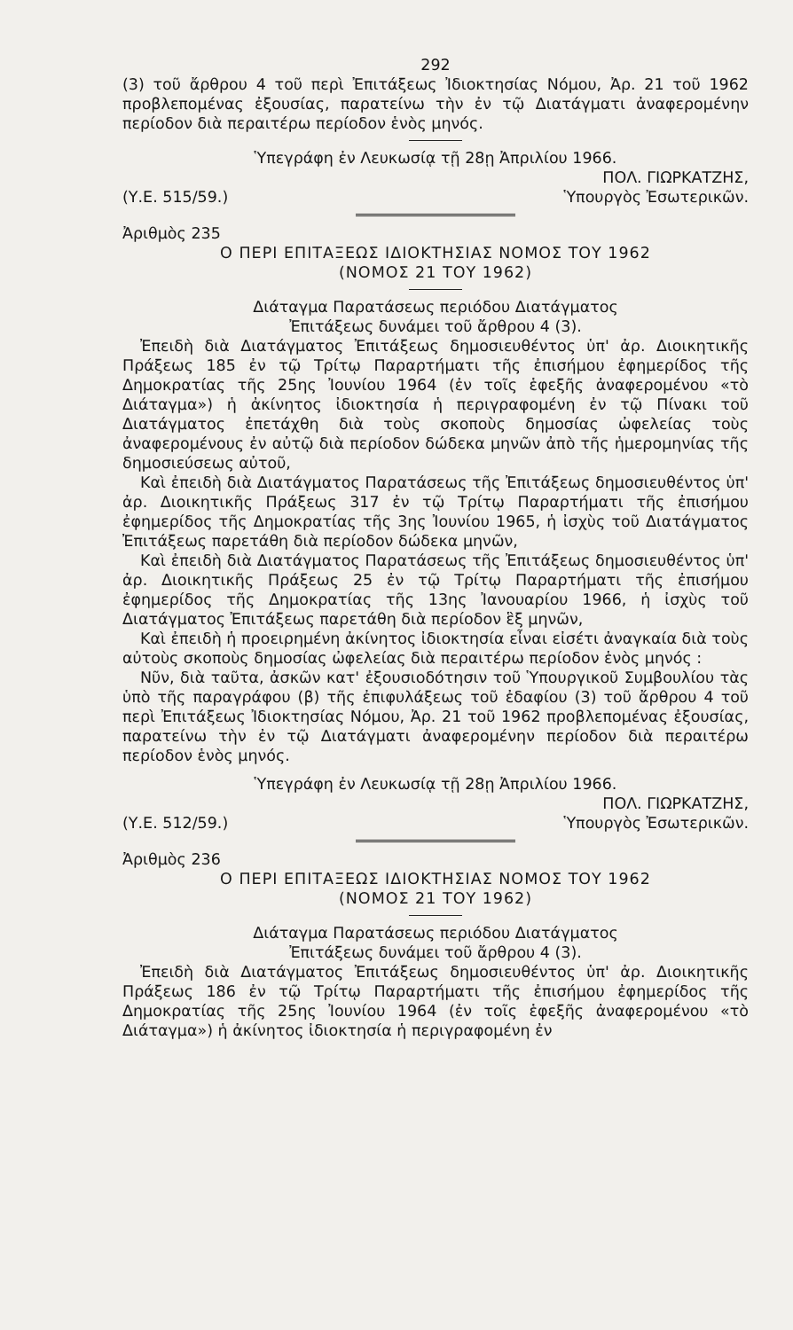292
(3) τοῦ ἄρθρου 4 τοῦ περὶ Ἐπιτάξεως Ἰδιοκτησίας Νόμου, Ἀρ. 21 τοῦ 1962 προβλεπομένας ἐξουσίας, παρατείνω τὴν ἐν τῷ Διατάγματι ἀναφερομένην περίοδον διὰ περαιτέρω περίοδον ἑνὸς μηνός.
Ὑπεγράφη ἐν Λευκωσίᾳ τῇ 28ῃ Ἀπριλίου 1966.
ΠΟΛ. ΓΙΩΡΚΑΤΖΗΣ,
(Υ.Ε. 515/59.) Ὑπουργὸς Ἐσωτερικῶν.
Ἀριθμὸς 235
Ο ΠΕΡΙ ΕΠΙΤΑΞΕΩΣ ΙΔΙΟΚΤΗΣΙΑΣ ΝΟΜΟΣ ΤΟΥ 1962
(ΝΟΜΟΣ 21 ΤΟΥ 1962)
Διάταγμα Παρατάσεως περιόδου Διατάγματος
Ἐπιτάξεως δυνάμει τοῦ ἄρθρου 4 (3).
Ἐπειδὴ διὰ Διατάγματος Ἐπιτάξεως δημοσιευθέντος ὑπ' ἀρ. Διοικητικῆς Πράξεως 185 ἐν τῷ Τρίτῳ Παραρτήματι τῆς ἐπισήμου ἐφημερίδος τῆς Δημοκρατίας τῆς 25ης Ἰουνίου 1964 (ἐν τοῖς ἑφεξῆς ἀναφερομένου «τὸ Διάταγμα») ἡ ἀκίνητος ἰδιοκτησία ἡ περιγραφομένη ἐν τῷ Πίνακι τοῦ Διατάγματος ἐπετάχθη διὰ τοὺς σκοποὺς δημοσίας ὠφελείας τοὺς ἀναφερομένους ἐν αὐτῷ διὰ περίοδον δώδεκα μηνῶν ἀπὸ τῆς ἡμερομηνίας τῆς δημοσιεύσεως αὐτοῦ,
Καὶ ἐπειδὴ διὰ Διατάγματος Παρατάσεως τῆς Ἐπιτάξεως δημοσιευθέντος ὑπ' ἀρ. Διοικητικῆς Πράξεως 317 ἐν τῷ Τρίτῳ Παραρτήματι τῆς ἐπισήμου ἐφημερίδος τῆς Δημοκρατίας τῆς 3ης Ἰουνίου 1965, ἡ ἰσχὺς τοῦ Διατάγματος Ἐπιτάξεως παρετάθη διὰ περίοδον δώδεκα μηνῶν,
Καὶ ἐπειδὴ διὰ Διατάγματος Παρατάσεως τῆς Ἐπιτάξεως δημοσιευθέντος ὑπ' ἀρ. Διοικητικῆς Πράξεως 25 ἐν τῷ Τρίτῳ Παραρτήματι τῆς ἐπισήμου ἐφημερίδος τῆς Δημοκρατίας τῆς 13ης Ἰανουαρίου 1966, ἡ ἰσχὺς τοῦ Διατάγματος Ἐπιτάξεως παρετάθη διὰ περίοδον ἓξ μηνῶν,
Καὶ ἐπειδὴ ἡ προειρημένη ἀκίνητος ἰδιοκτησία εἶναι εἰσέτι ἀναγκαία διὰ τοὺς αὐτοὺς σκοποὺς δημοσίας ὠφελείας διὰ περαιτέρω περίοδον ἑνὸς μηνός :
Νῦν, διὰ ταῦτα, ἀσκῶν κατ' ἐξουσιοδότησιν τοῦ Ὑπουργικοῦ Συμβουλίου τὰς ὑπὸ τῆς παραγράφου (β) τῆς ἐπιφυλάξεως τοῦ ἐδαφίου (3) τοῦ ἄρθρου 4 τοῦ περὶ Ἐπιτάξεως Ἰδιοκτησίας Νόμου, Ἀρ. 21 τοῦ 1962 προβλεπομένας ἐξουσίας, παρατείνω τὴν ἐν τῷ Διατάγματι ἀναφερομένην περίοδον διὰ περαιτέρω περίοδον ἑνὸς μηνός.
Ὑπεγράφη ἐν Λευκωσίᾳ τῇ 28ῃ Ἀπριλίου 1966.
ΠΟΛ. ΓΙΩΡΚΑΤΖΗΣ,
(Υ.Ε. 512/59.) Ὑπουργὸς Ἐσωτερικῶν.
Ἀριθμὸς 236
Ο ΠΕΡΙ ΕΠΙΤΑΞΕΩΣ ΙΔΙΟΚΤΗΣΙΑΣ ΝΟΜΟΣ ΤΟΥ 1962
(ΝΟΜΟΣ 21 ΤΟΥ 1962)
Διάταγμα Παρατάσεως περιόδου Διατάγματος
Ἐπιτάξεως δυνάμει τοῦ ἄρθρου 4 (3).
Ἐπειδὴ διὰ Διατάγματος Ἐπιτάξεως δημοσιευθέντος ὑπ' ἀρ. Διοικητικῆς Πράξεως 186 ἐν τῷ Τρίτῳ Παραρτήματι τῆς ἐπισήμου ἐφημερίδος τῆς Δημοκρατίας τῆς 25ης Ἰουνίου 1964 (ἐν τοῖς ἑφεξῆς ἀναφερομένου «τὸ Διάταγμα») ἡ ἀκίνητος ἰδιοκτησία ἡ περιγραφομένη ἐν